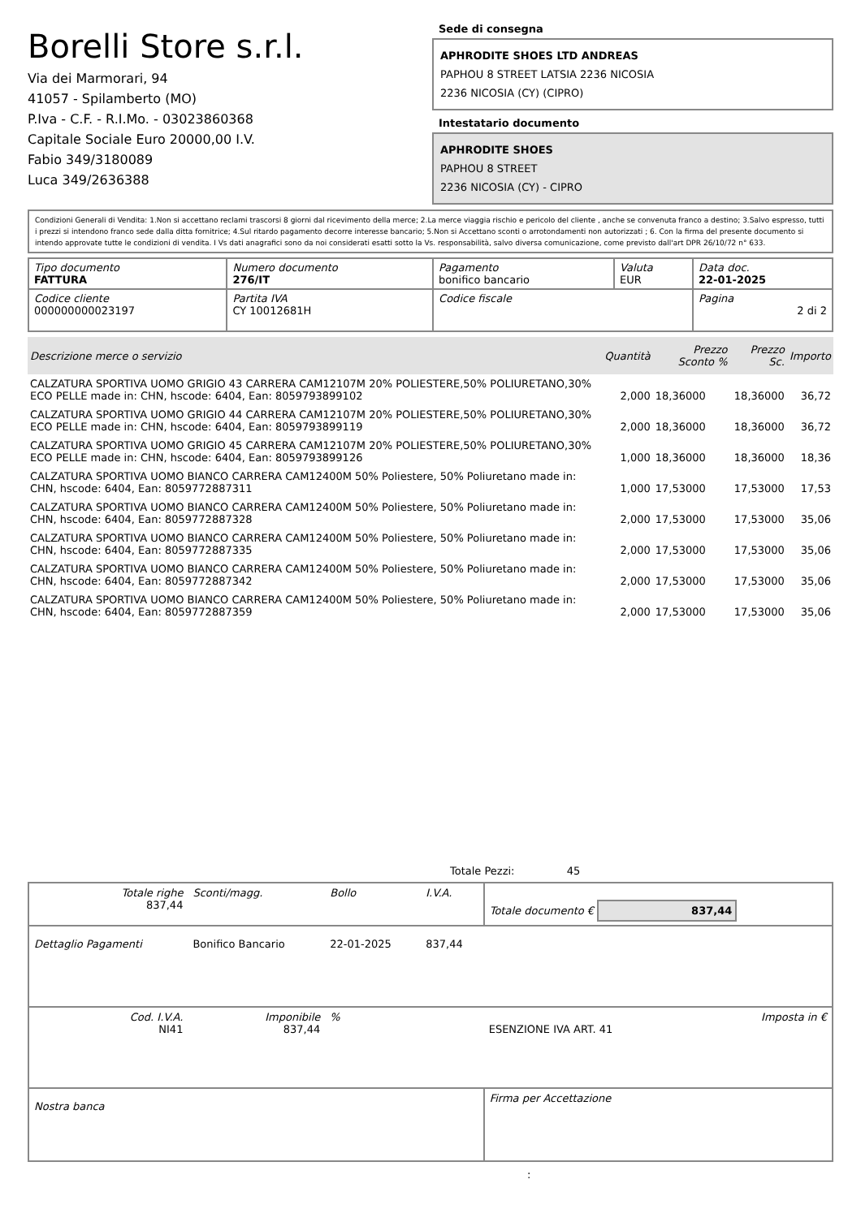Borelli Store s.r.l.
Via dei Marmorari, 94
41057 - Spilamberto (MO)
P.Iva - C.F. - R.I.Mo. - 03023860368
Capitale Sociale Euro 20000,00 I.V.
Fabio 349/3180089
Luca 349/2636388
Sede di consegna
APHRODITE SHOES LTD ANDREAS
PAPHOU 8 STREET LATSIA 2236 NICOSIA
2236 NICOSIA (CY) (CIPRO)
Intestatario documento
APHRODITE SHOES
PAPHOU 8 STREET
2236 NICOSIA (CY) - CIPRO
Condizioni Generali di Vendita: 1.Non si accettano reclami trascorsi 8 giorni dal ricevimento della merce; 2.La merce viaggia rischio e pericolo del cliente , anche se convenuta franco a destino; 3.Salvo espresso, tutti i prezzi si intendono franco sede dalla ditta fornitrice; 4.Sul ritardo pagamento decorre interesse bancario; 5.Non si Accettano sconti o arrotondamenti non autorizzati ; 6. Con la firma del presente documento si intendo approvate tutte le condizioni di vendita. I Vs dati anagrafici sono da noi considerati esatti sotto la Vs. responsabilità, salvo diversa comunicazione, come previsto dall'art DPR 26/10/72 n° 633.
| Tipo documento FATTURA | Numero documento 276/IT | Pagamento bonifico bancario | Valuta EUR | Data doc. 22-01-2025 |
| Codice cliente 000000000023197 | Partita IVA CY 10012681H | Codice fiscale | | Pagina 2 di 2 |
| Descrizione merce o servizio | Quantità | Prezzo Sconto % | Prezzo Sc. | Importo |
| --- | --- | --- | --- | --- |
| CALZATURA SPORTIVA UOMO GRIGIO 43 CARRERA CAM12107M 20% POLIESTERE,50% POLIURETANO,30% ECO PELLE made in: CHN, hscode: 6404, Ean: 8059793899102 | 2,000 | 18,36000 | 18,36000 | 36,72 |
| CALZATURA SPORTIVA UOMO GRIGIO 44 CARRERA CAM12107M 20% POLIESTERE,50% POLIURETANO,30% ECO PELLE made in: CHN, hscode: 6404, Ean: 8059793899119 | 2,000 | 18,36000 | 18,36000 | 36,72 |
| CALZATURA SPORTIVA UOMO GRIGIO 45 CARRERA CAM12107M 20% POLIESTERE,50% POLIURETANO,30% ECO PELLE made in: CHN, hscode: 6404, Ean: 8059793899126 | 1,000 | 18,36000 | 18,36000 | 18,36 |
| CALZATURA SPORTIVA UOMO BIANCO CARRERA CAM12400M 50% Poliestere, 50% Poliuretano made in: CHN, hscode: 6404, Ean: 8059772887311 | 1,000 | 17,53000 | 17,53000 | 17,53 |
| CALZATURA SPORTIVA UOMO BIANCO CARRERA CAM12400M 50% Poliestere, 50% Poliuretano made in: CHN, hscode: 6404, Ean: 8059772887328 | 2,000 | 17,53000 | 17,53000 | 35,06 |
| CALZATURA SPORTIVA UOMO BIANCO CARRERA CAM12400M 50% Poliestere, 50% Poliuretano made in: CHN, hscode: 6404, Ean: 8059772887335 | 2,000 | 17,53000 | 17,53000 | 35,06 |
| CALZATURA SPORTIVA UOMO BIANCO CARRERA CAM12400M 50% Poliestere, 50% Poliuretano made in: CHN, hscode: 6404, Ean: 8059772887342 | 2,000 | 17,53000 | 17,53000 | 35,06 |
| CALZATURA SPORTIVA UOMO BIANCO CARRERA CAM12400M 50% Poliestere, 50% Poliuretano made in: CHN, hscode: 6404, Ean: 8059772887359 | 2,000 | 17,53000 | 17,53000 | 35,06 |
Totale Pezzi: 45
| Totale righe 837,44 | Sconti/magg. | Bollo | I.V.A. | Totale documento € 837,44 | |
| Dettaglio Pagamenti | Bonifico Bancario | 22-01-2025 | 837,44 | | |
| Cod. I.V.A. NI41 | Imponibile 837,44 | % | | ESENZIONE IVA ART. 41 | Imposta in € |
| Nostra banca | | | | Firma per Accettazione | |
: